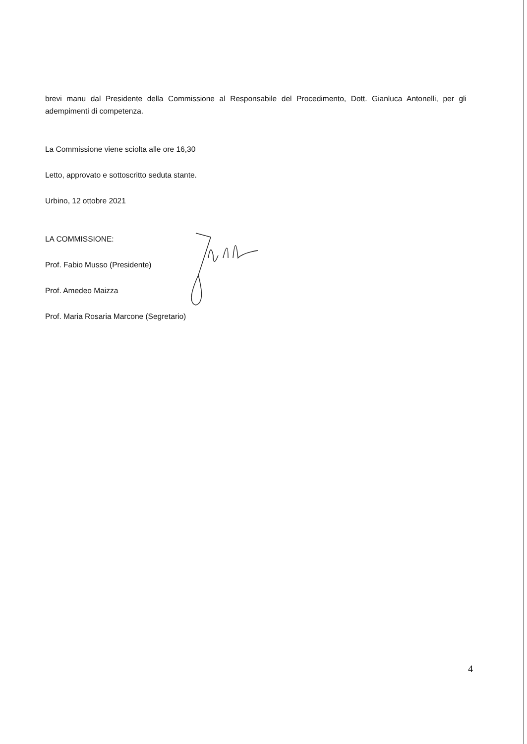brevi manu dal Presidente della Commissione al Responsabile del Procedimento, Dott. Gianluca Antonelli, per gli adempimenti di competenza.
La Commissione viene sciolta alle ore 16,30
Letto, approvato e sottoscritto seduta stante.
Urbino, 12 ottobre 2021
LA COMMISSIONE:
Prof. Fabio Musso (Presidente)
Prof. Amedeo Maizza
Prof. Maria Rosaria Marcone (Segretario)
4